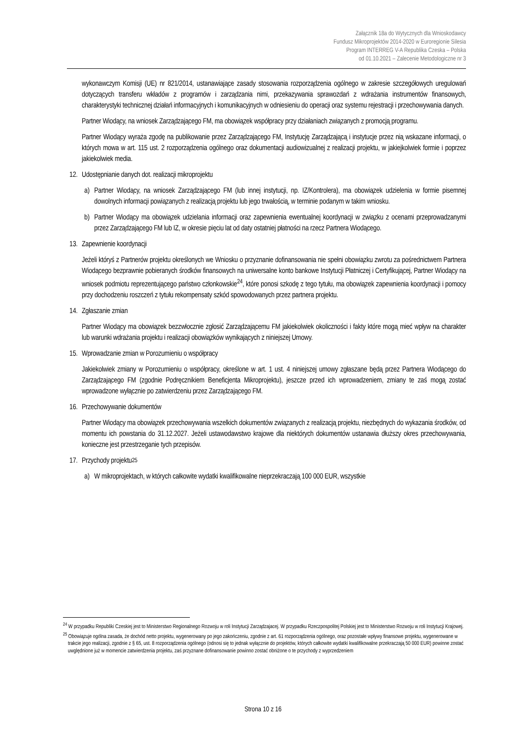Załącznik 18a do Wytycznych dla Wnioskodawcy
Fundusz Mikroprojektów 2014-2020 w Euroregionie Silesia
Program INTERREG V-A Republika Czeska – Polska
od 01.10.2021 – Zalecenie Metodologiczne nr 3
wykonawczym Komisji (UE) nr 821/2014, ustanawiające zasady stosowania rozporządzenia ogólnego w zakresie szczegółowych uregulowań dotyczących transferu wkładów z programów i zarządzania nimi, przekazywania sprawozdań z wdrażania instrumentów finansowych, charakterystyki technicznej działań informacyjnych i komunikacyjnych w odniesieniu do operacji oraz systemu rejestracji i przechowywania danych.
Partner Wiodący, na wniosek Zarządzającego FM, ma obowiązek współpracy przy działaniach związanych z promocją programu.
Partner Wiodący wyraża zgodę na publikowanie przez Zarządzającego FM, Instytucję Zarządzającą i instytucje przez nią wskazane informacji, o których mowa w art. 115 ust. 2 rozporządzenia ogólnego oraz dokumentacji audiowizualnej z realizacji projektu, w jakiejkolwiek formie i poprzez jakiekolwiek media.
12. Udostępnianie danych dot. realizacji mikroprojektu
a) Partner Wiodący, na wniosek Zarządzającego FM (lub innej instytucji, np. IZ/Kontrolera), ma obowiązek udzielenia w formie pisemnej dowolnych informacji powiązanych z realizacją projektu lub jego trwałością, w terminie podanym w takim wniosku.
b) Partner Wiodący ma obowiązek udzielania informacji oraz zapewnienia ewentualnej koordynacji w związku z ocenami przeprowadzanymi przez Zarządzającego FM lub IZ, w okresie pięciu lat od daty ostatniej płatności na rzecz Partnera Wiodącego.
13. Zapewnienie koordynacji
Jeżeli któryś z Partnerów projektu określonych we Wniosku o przyznanie dofinansowania nie spełni obowiązku zwrotu za pośrednictwem Partnera Wiodącego bezprawnie pobieranych środków finansowych na uniwersalne konto bankowe Instytucji Płatniczej i Certyfikującej, Partner Wiodący na wniosek podmiotu reprezentującego państwo członkowskie<sup>24</sup>, które ponosi szkodę z tego tytułu, ma obowiązek zapewnienia koordynacji i pomocy przy dochodzeniu roszczeń z tytułu rekompensaty szkód spowodowanych przez partnera projektu.
14. Zgłaszanie zmian
Partner Wiodący ma obowiązek bezzwłocznie zgłosić Zarządzającemu FM jakiekolwiek okoliczności i fakty które mogą mieć wpływ na charakter lub warunki wdrażania projektu i realizacji obowiązków wynikających z niniejszej Umowy.
15. Wprowadzanie zmian w Porozumieniu o współpracy
Jakiekolwiek zmiany w Porozumieniu o współpracy, określone w art. 1 ust. 4 niniejszej umowy zgłaszane będą przez Partnera Wiodącego do Zarządzającego FM (zgodnie Podręcznikiem Beneficjenta Mikroprojektu), jeszcze przed ich wprowadzeniem, zmiany te zaś mogą zostać wprowadzone wyłącznie po zatwierdzeniu przez Zarządzającego FM.
16. Przechowywanie dokumentów
Partner Wiodący ma obowiązek przechowywania wszelkich dokumentów związanych z realizacją projektu, niezbędnych do wykazania środków, od momentu ich powstania do 31.12.2027. Jeżeli ustawodawstwo krajowe dla niektórych dokumentów ustanawia dłuższy okres przechowywania, konieczne jest przestrzeganie tych przepisów.
17. Przychody projektu<sup>25</sup>
a) W mikroprojektach, w których całkowite wydatki kwalifikowalne nieprzekraczają 100 000 EUR, wszystkie
<sup>24</sup> W przypadku Republiki Czeskiej jest to Ministerstwo Regionalnego Rozwoju w roli Instytucji Zarządzajacej. W przypadku Rzeczpospolitej Polskiej jest to Ministerstwo Rozwoju w roli Instytucji Krajowej.
<sup>25</sup> Obowiązuje ogólna zasada, że dochód netto projektu, wygenerowany po jego zakończeniu, zgodnie z art. 61 rozporządzenia ogólnego, oraz pozostałe wpływy finansowe projektu, wygenerowane w trakcie jego realizacji, zgodnie z § 65, ust. 8 rozporządzenia ogólnego (odnosi się to jednak wyłącznie do projektów, których całkowite wydatki kwalifikowalne przekraczają 50 000 EUR) powinne zostać uwględnione już w momencie zatwierdzenia projektu, zaś przyznane dofinansowanie powinno zostać obniżone o te przychody z wyprzedzeniem
Strona 10 z 16